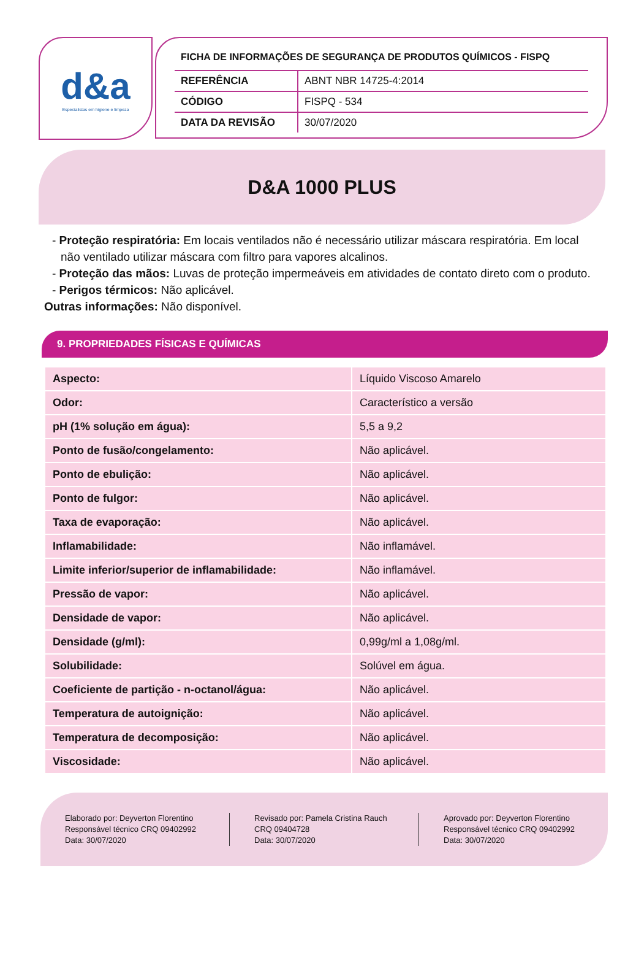d&a
Especialistas em higiene e limpeza
FICHA DE INFORMAÇÕES DE SEGURANÇA DE PRODUTOS QUÍMICOS - FISPQ
| REFERÊNCIA | ABNT NBR 14725-4:2014 |
| CÓDIGO | FISPQ - 534 |
| DATA DA REVISÃO | 30/07/2020 |
D&A 1000 PLUS
- Proteção respiratória: Em locais ventilados não é necessário utilizar máscara respiratória. Em local não ventilado utilizar máscara com filtro para vapores alcalinos.
- Proteção das mãos: Luvas de proteção impermeáveis em atividades de contato direto com o produto.
- Perigos térmicos: Não aplicável.
Outras informações: Não disponível.
9. PROPRIEDADES FÍSICAS E QUÍMICAS
| Aspecto: | Líquido Viscoso Amarelo |
| Odor: | Característico a versão |
| pH (1% solução em água): | 5,5 a 9,2 |
| Ponto de fusão/congelamento: | Não aplicável. |
| Ponto de ebulição: | Não aplicável. |
| Ponto de fulgor: | Não aplicável. |
| Taxa de evaporação: | Não aplicável. |
| Inflamabilidade: | Não inflamável. |
| Limite inferior/superior de inflamabilidade: | Não inflamável. |
| Pressão de vapor: | Não aplicável. |
| Densidade de vapor: | Não aplicável. |
| Densidade (g/ml): | 0,99g/ml a 1,08g/ml. |
| Solubilidade: | Solúvel em água. |
| Coeficiente de partição - n-octanol/água: | Não aplicável. |
| Temperatura de autoignição: | Não aplicável. |
| Temperatura de decomposição: | Não aplicável. |
| Viscosidade: | Não aplicável. |
Elaborado por: Deyverton Florentino
Responsável técnico CRQ 09402992
Data: 30/07/2020
Revisado por: Pamela Cristina Rauch
CRQ 09404728
Data: 30/07/2020
Aprovado por: Deyverton Florentino
Responsável técnico CRQ 09402992
Data: 30/07/2020